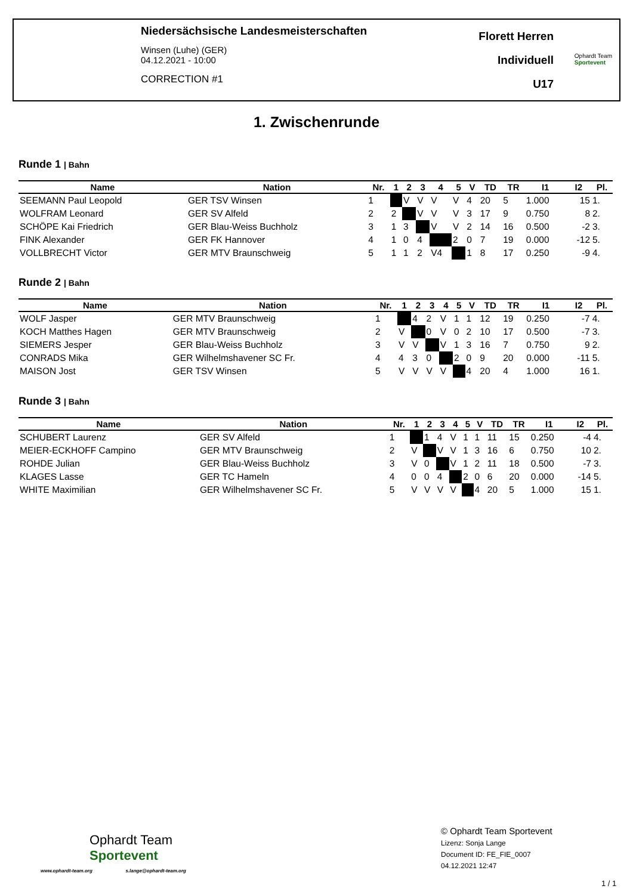Niedersächsische Landesmeisterschaften
Winsen (Luhe) (GER)
04.12.2021 - 10:00
CORRECTION #1
Florett Herren
Individuell
U17
Ophardt Team
Sportevent
1. Zwischenrunde
Runde 1 | Bahn
| Name | Nation | Nr. | 1 | 2 | 3 | 4 | 5 | V | TD | TR | I1 | I2 | Pl. |
| --- | --- | --- | --- | --- | --- | --- | --- | --- | --- | --- | --- | --- | --- |
| SEEMANN Paul Leopold | GER TSV Winsen | 1 | | V | V | V | V | 4 | 20 | 5 | 1.000 | 15 | 1. |
| WOLFRAM Leonard | GER SV Alfeld | 2 | 2 | | V | V | V | 3 | 17 | 9 | 0.750 | 8 | 2. |
| SCHÖPE Kai Friedrich | GER Blau-Weiss Buchholz | 3 | 1 | 3 | | V | V | 2 | 14 | 16 | 0.500 | -2 | 3. |
| FINK Alexander | GER FK Hannover | 4 | 1 | 0 | 4 | | 2 | 0 | 7 | 19 | 0.000 | -12 | 5. |
| VOLLBRECHT Victor | GER MTV Braunschweig | 5 | 1 | 1 | 2 | V4 | | 1 | 8 | 17 | 0.250 | -9 | 4. |
Runde 2 | Bahn
| Name | Nation | Nr. | 1 | 2 | 3 | 4 | 5 | V | TD | TR | I1 | I2 | Pl. |
| --- | --- | --- | --- | --- | --- | --- | --- | --- | --- | --- | --- | --- | --- |
| WOLF Jasper | GER MTV Braunschweig | 1 | | 4 | 2 | V | 1 | 1 | 12 | 19 | 0.250 | -7 | 4. |
| KOCH Matthes Hagen | GER MTV Braunschweig | 2 | V | | 0 | V | 0 | 2 | 10 | 17 | 0.500 | -7 | 3. |
| SIEMERS Jesper | GER Blau-Weiss Buchholz | 3 | V | V | | V | 1 | 3 | 16 | 7 | 0.750 | 9 | 2. |
| CONRADS Mika | GER Wilhelmshavener SC Fr. | 4 | 4 | 3 | 0 | | 2 | 0 | 9 | 20 | 0.000 | -11 | 5. |
| MAISON Jost | GER TSV Winsen | 5 | V | V | V | V | | 4 | 20 | 4 | 1.000 | 16 | 1. |
Runde 3 | Bahn
| Name | Nation | Nr. | 1 | 2 | 3 | 4 | 5 | V | TD | TR | I1 | I2 | Pl. |
| --- | --- | --- | --- | --- | --- | --- | --- | --- | --- | --- | --- | --- | --- |
| SCHUBERT Laurenz | GER SV Alfeld | 1 | | 1 | 4 | V | 1 | 1 | 11 | 15 | 0.250 | -4 | 4. |
| MEIER-ECKHOFF Campino | GER MTV Braunschweig | 2 | V | | V | V | 1 | 3 | 16 | 6 | 0.750 | 10 | 2. |
| ROHDE Julian | GER Blau-Weiss Buchholz | 3 | V | 0 | | V | 1 | 2 | 11 | 18 | 0.500 | -7 | 3. |
| KLAGES Lasse | GER TC Hameln | 4 | 0 | 0 | 4 | | 2 | 0 | 6 | 20 | 0.000 | -14 | 5. |
| WHITE Maximilian | GER Wilhelmshavener SC Fr. | 5 | V | V | V | V | | 4 | 20 | 5 | 1.000 | 15 | 1. |
Ophardt Team
Sportevent
www.ophardt-team.org s.lange@ophardt-team.org
© Ophardt Team Sportevent
Lizenz: Sonja Lange
Document ID: FE_FIE_0007
04.12.2021 12:47
1 / 1